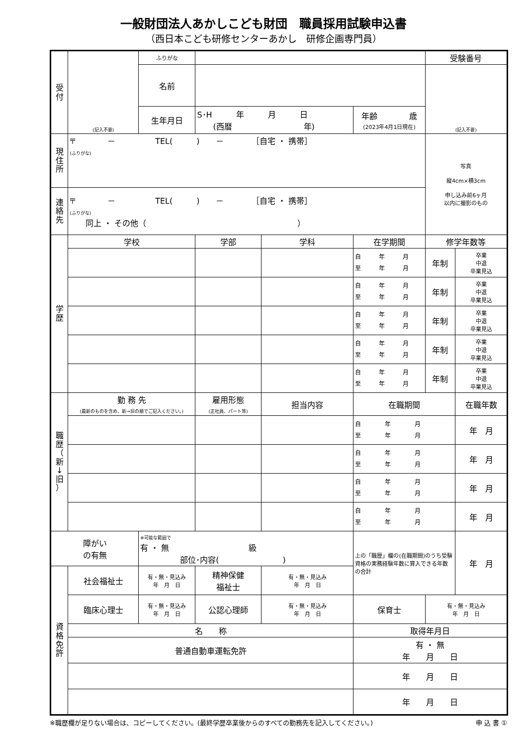一般財団法人あかしこども財団　職員採用試験申込書
（西日本こども研修センターあかし　研修企画専門員）
| 受 付 | (記入不要) | ふりがな | | | | 受験番号 | |
| | | 名前 | | | | (記入不要) | |
| | | 生年月日 | S･H 年 月 日 (西暦 年) | | 年齢 歳 (2023年4月1日現在) | | |
| 現 住 所 | 〒 － TEL( ) － ［自宅 ・ 携帯］ (ふりがな) | | | | | 写真 縦4cm×横3cm 申し込み前6ヶ月 以内に撮影のもの | |
| 連 絡 先 | 〒 － TEL( ) － ［自宅 ・ 携帯］ (ふりがな) 同上 ・ その他（ ） | | | | | | |
| 学 歴 | 学校 | | 学部 | 学科 | 在学期間 | 修学年数等 | |
| | | | | | 自 年 月 至 年 月 | 年制 | 卒業 中退 卒業見込 |
| | | | | | 自 年 月 至 年 月 | 年制 | 卒業 中退 卒業見込 |
| | | | | | 自 年 月 至 年 月 | 年制 | 卒業 中退 卒業見込 |
| | | | | | 自 年 月 至 年 月 | 年制 | 卒業 中退 卒業見込 |
| | | | | | 自 年 月 至 年 月 | 年制 | 卒業 中退 卒業見込 |
| 職 歴 （ 新 ↓ 旧 ） | 勤 務 先 (最新のものを含め、新→旧の順でご記入ください。) | | 雇用形態 (正社員、パート等) | 担当内容 | 在職期間 | | 在職年数 |
| | | | | | 自 年 月 至 年 月 | | 年 月 |
| | | | | | 自 年 月 至 年 月 | | 年 月 |
| | | | | | 自 年 月 至 年 月 | | 年 月 |
| | | | | | 自 年 月 至 年 月 | | 年 月 |
| 障がい の有無 | | ※可能な範囲で 有 ・ 無 級 部位･内容( ) | | | 上の「職歴」欄の(在職期間)のうち受験資格の実務経験年数に算入できる年数の合計 | | 年 月 |
| 資 格 免 許 | 社会福祉士 | 有・無・見込み 年 月 日 | 精神保健 福祉士 | 有・無・見込み 年 月 日 | | | |
| | 臨床心理士 | 有・無・見込み 年 月 日 | 公認心理師 | 有・無・見込み 年 月 日 | 保育士 | 有・無・見込み 年 月 日 | |
| | 名 称 | | | | 取得年月日 | | |
| | 普通自動車運転免許 | | | | 有 ・ 無 年 月 日 | | |
| | | | | | 年 月 日 | | |
| | | | | | 年 月 日 | | |
※職歴欄が足りない場合は、コピーしてください。(最終学歴卒業後からのすべての勤務先を記入してください。) 申 込 書 ①